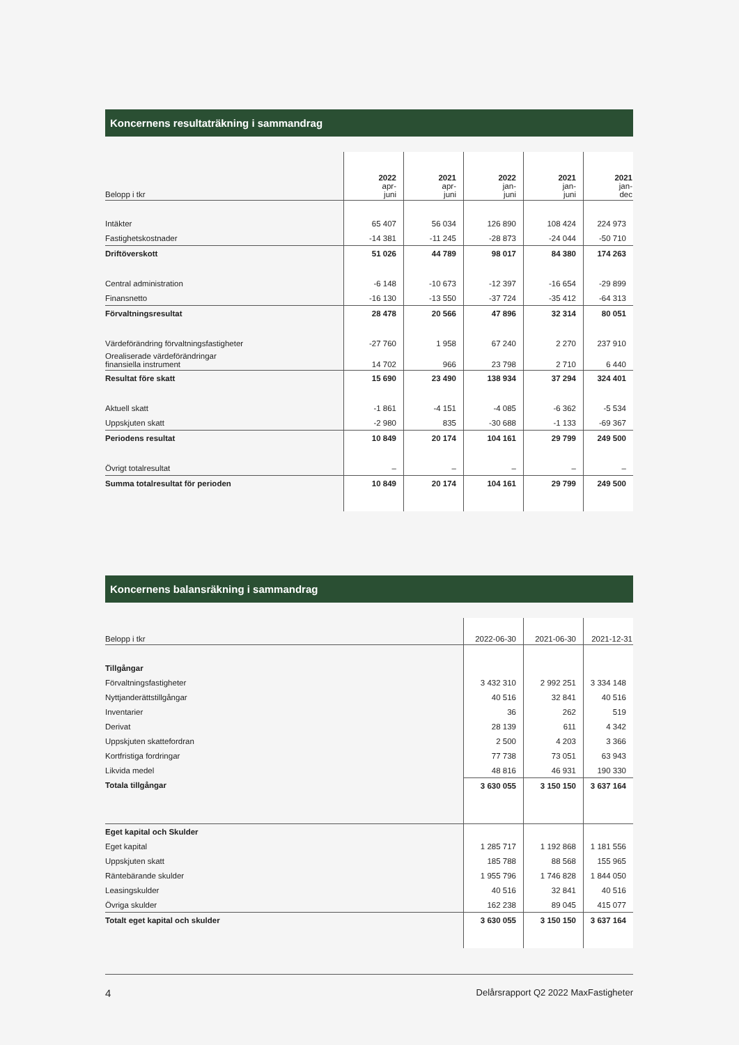Koncernens resultaträkning i sammandrag
| Belopp i tkr | 2022 apr- juni | 2021 apr- juni | 2022 jan- juni | 2021 jan- juni | 2021 jan- dec |
| --- | --- | --- | --- | --- | --- |
| Intäkter | 65 407 | 56 034 | 126 890 | 108 424 | 224 973 |
| Fastighetskostnader | -14 381 | -11 245 | -28 873 | -24 044 | -50 710 |
| Driftöverskott | 51 026 | 44 789 | 98 017 | 84 380 | 174 263 |
| Central administration | -6 148 | -10 673 | -12 397 | -16 654 | -29 899 |
| Finansnetto | -16 130 | -13 550 | -37 724 | -35 412 | -64 313 |
| Förvaltningsresultat | 28 478 | 20 566 | 47 896 | 32 314 | 80 051 |
| Värdeförändring förvaltningsfastigheter | -27 760 | 1 958 | 67 240 | 2 270 | 237 910 |
| Orealiserade värdeförändringar finansiella instrument | 14 702 | 966 | 23 798 | 2 710 | 6 440 |
| Resultat före skatt | 15 690 | 23 490 | 138 934 | 37 294 | 324 401 |
| Aktuell skatt | -1 861 | -4 151 | -4 085 | -6 362 | -5 534 |
| Uppskjuten skatt | -2 980 | 835 | -30 688 | -1 133 | -69 367 |
| Periodens resultat | 10 849 | 20 174 | 104 161 | 29 799 | 249 500 |
| Övrigt totalresultat | – | – | – | – | – |
| Summa totalresultat för perioden | 10 849 | 20 174 | 104 161 | 29 799 | 249 500 |
Koncernens balansräkning i sammandrag
| Belopp i tkr | 2022-06-30 | 2021-06-30 | 2021-12-31 |
| --- | --- | --- | --- |
| Tillgångar | | | |
| Förvaltningsfastigheter | 3 432 310 | 2 992 251 | 3 334 148 |
| Nyttjanderättstillgångar | 40 516 | 32 841 | 40 516 |
| Inventarier | 36 | 262 | 519 |
| Derivat | 28 139 | 611 | 4 342 |
| Uppskjuten skattefordran | 2 500 | 4 203 | 3 366 |
| Kortfristiga fordringar | 77 738 | 73 051 | 63 943 |
| Likvida medel | 48 816 | 46 931 | 190 330 |
| Totala tillgångar | 3 630 055 | 3 150 150 | 3 637 164 |
| Eget kapital och Skulder | | | |
| Eget kapital | 1 285 717 | 1 192 868 | 1 181 556 |
| Uppskjuten skatt | 185 788 | 88 568 | 155 965 |
| Räntebärande skulder | 1 955 796 | 1 746 828 | 1 844 050 |
| Leasingskulder | 40 516 | 32 841 | 40 516 |
| Övriga skulder | 162 238 | 89 045 | 415 077 |
| Totalt eget kapital och skulder | 3 630 055 | 3 150 150 | 3 637 164 |
4 Delårsrapport Q2 2022 MaxFastigheter